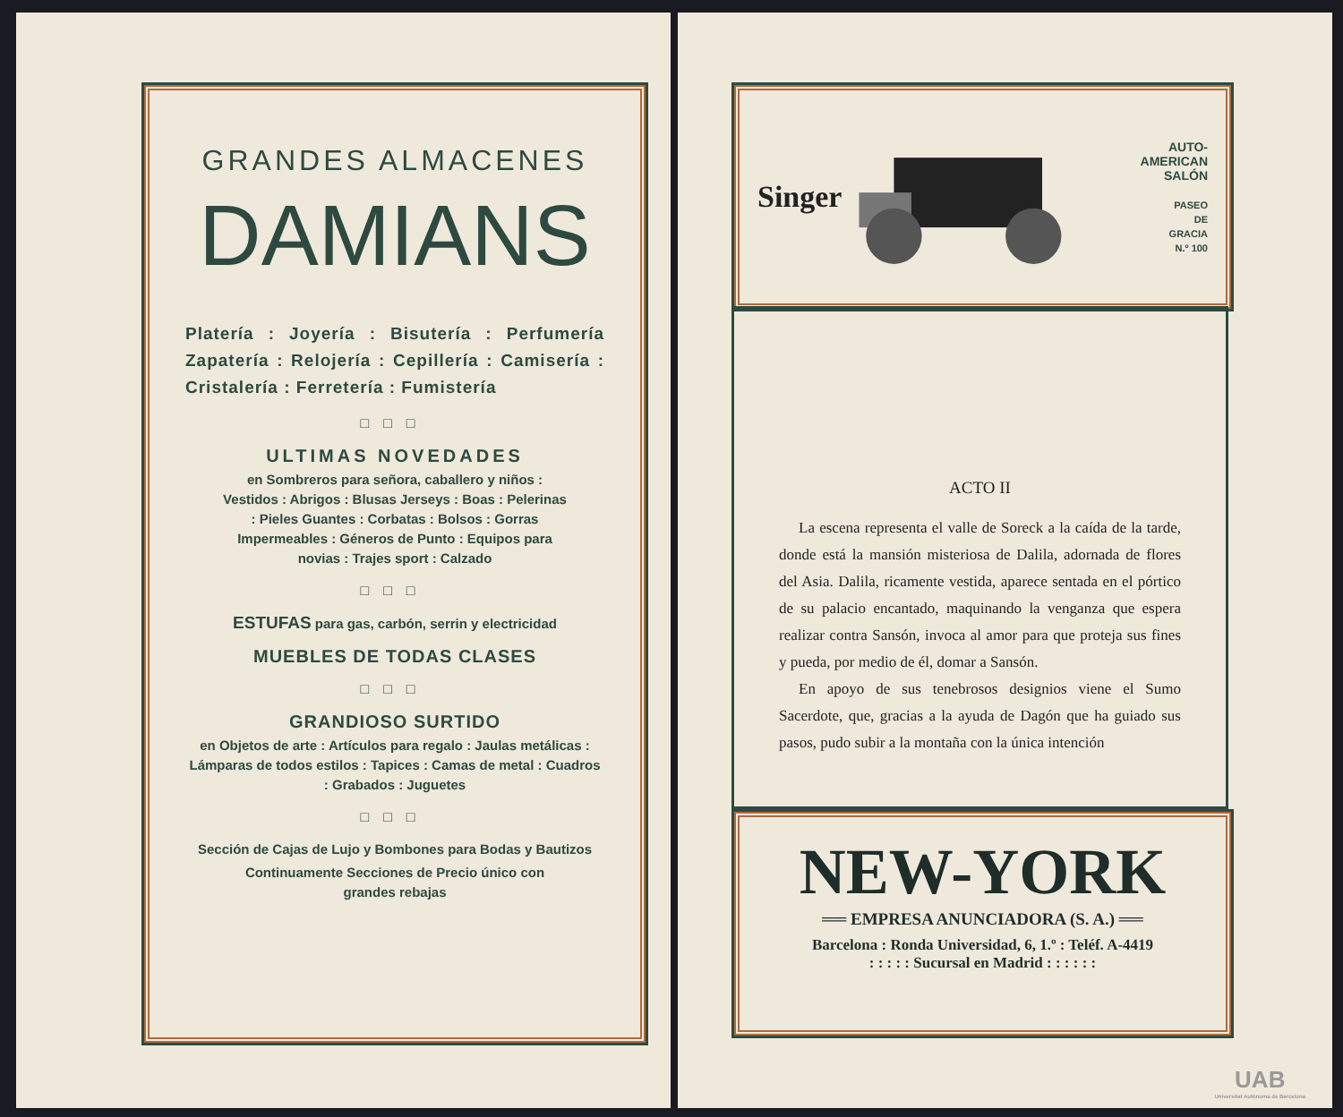GRANDES ALMACENES
DAMIANS
Platería : Joyería : Bisutería : Perfumería Zapatería : Relojería : Cepillería : Camisería : Cristalería : Ferretería : Fumistería
□□□
ULTIMAS NOVEDADES
en Sombreros para señora, caballero y niños : Vestidos : Abrigos : Blusas Jerseys : Boas : Pelerinas : Pieles Guantes : Corbatas : Bolsos : Gorras Impermeables : Géneros de Punto : Equipos para novias : Trajes sport : Calzado
□□□
ESTUFAS para gas, carbón, serrin y electricidad
MUEBLES DE TODAS CLASES
□□□
GRANDIOSO SURTIDO
en Objetos de arte : Artículos para regalo : Jaulas metálicas : Lámparas de todos estilos : Tapices : Camas de metal : Cuadros : Grabados : Juguetes
□□□
Sección de Cajas de Lujo y Bombones para Bodas y Bautizos
Continuamente Secciones de Precio único con grandes rebajas
Singer
AUTO-AMERICAN
SALÓN
PASEO
DE
GRACIA
N.º 100
ACTO II
La escena representa el valle de Soreck a la caída de la tarde, donde está la mansión misteriosa de Dalila, adornada de flores del Asia. Dalila, ricamente vestida, aparece sentada en el pórtico de su palacio encantado, maquinando la venganza que espera realizar contra Sansón, invoca al amor para que proteja sus fines y pueda, por medio de él, domar a Sansón.
En apoyo de sus tenebrosos designios viene el Sumo Sacerdote, que, gracias a la ayuda de Dagón que ha guiado sus pasos, pudo subir a la montaña con la única intención
NEW-YORK
══ EMPRESA ANUNCIADORA (S. A.) ══
Barcelona : Ronda Universidad, 6, 1.º : Teléf. A-4419
: : : : : Sucursal en Madrid : : : : : :
UAB
Universitat Autònoma de Barcelona